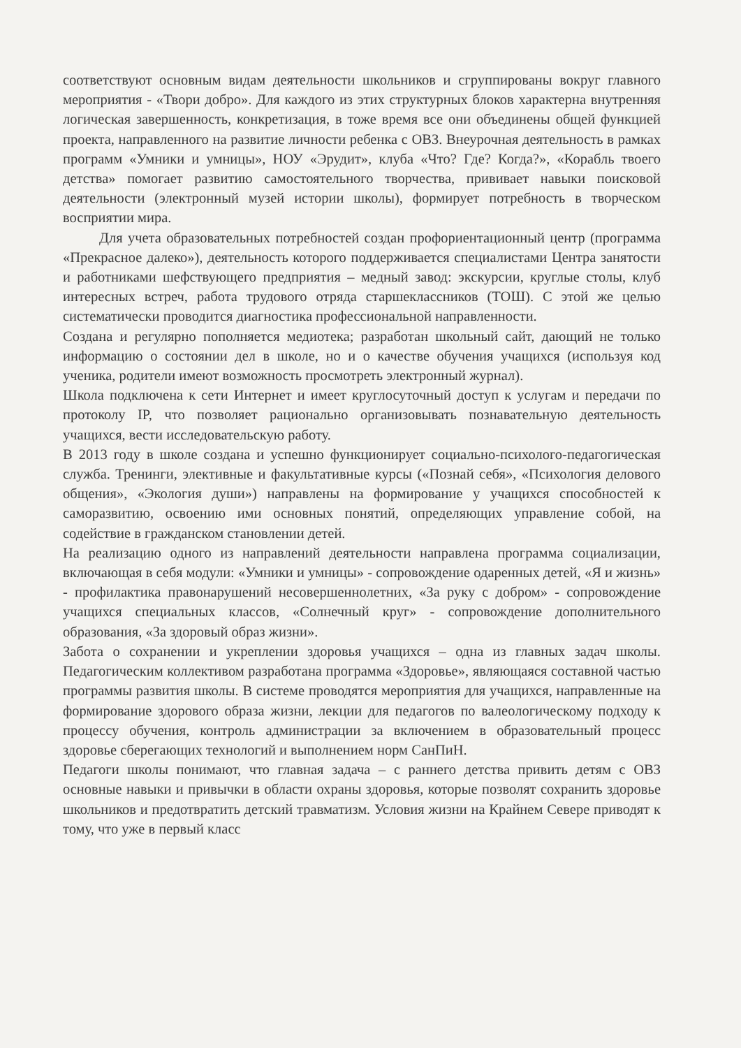соответствуют основным видам деятельности школьников и сгруппированы вокруг главного мероприятия - «Твори добро». Для каждого из этих структурных блоков характерна внутренняя логическая завершенность, конкретизация, в тоже время все они объединены общей функцией проекта, направленного на развитие личности ребенка с ОВЗ. Внеурочная деятельность в рамках программ «Умники и умницы», НОУ «Эрудит», клуба «Что? Где? Когда?», «Корабль твоего детства» помогает развитию самостоятельного творчества, прививает навыки поисковой деятельности (электронный музей истории школы), формирует потребность в творческом восприятии мира.
Для учета образовательных потребностей создан профориентационный центр (программа «Прекрасное далеко»), деятельность которого поддерживается специалистами Центра занятости и работниками шефствующего предприятия – медный завод: экскурсии, круглые столы, клуб интересных встреч, работа трудового отряда старшеклассников (ТОШ). С этой же целью систематически проводится диагностика профессиональной направленности.
Создана и регулярно пополняется медиотека; разработан школьный сайт, дающий не только информацию о состоянии дел в школе, но и о качестве обучения учащихся (используя код ученика, родители имеют возможность просмотреть электронный журнал).
Школа подключена к сети Интернет и имеет круглосуточный доступ к услугам и передачи по протоколу IP, что позволяет рационально организовывать познавательную деятельность учащихся, вести исследовательскую работу.
В 2013 году в школе создана и успешно функционирует социально-психолого-педагогическая служба. Тренинги, элективные и факультативные курсы («Познай себя», «Психология делового общения», «Экология души») направлены на формирование у учащихся способностей к саморазвитию, освоению ими основных понятий, определяющих управление собой, на содействие в гражданском становлении детей.
На реализацию одного из направлений деятельности направлена программа социализации, включающая в себя модули: «Умники и умницы» - сопровождение одаренных детей, «Я и жизнь» - профилактика правонарушений несовершеннолетних, «За руку с добром» - сопровождение учащихся специальных классов, «Солнечный круг» - сопровождение дополнительного образования, «За здоровый образ жизни».
Забота о сохранении и укреплении здоровья учащихся – одна из главных задач школы. Педагогическим коллективом разработана программа «Здоровье», являющаяся составной частью программы развития школы. В системе проводятся мероприятия для учащихся, направленные на формирование здорового образа жизни, лекции для педагогов по валеологическому подходу к процессу обучения, контроль администрации за включением в образовательный процесс здоровье сберегающих технологий и выполнением норм СанПиН.
Педагоги школы понимают, что главная задача – с раннего детства привить детям с ОВЗ основные навыки и привычки в области охраны здоровья, которые позволят сохранить здоровье школьников и предотвратить детский травматизм. Условия жизни на Крайнем Севере приводят к тому, что уже в первый класс